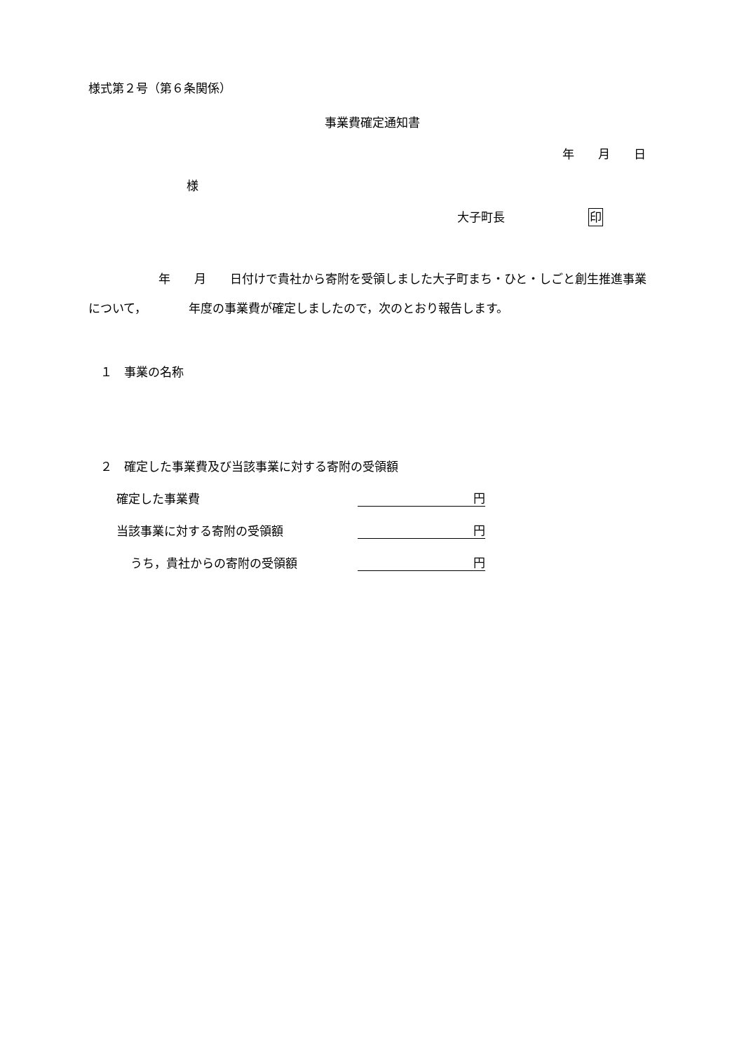様式第２号（第６条関係）
事業費確定通知書
年　　月　　日
様
大子町長　　　　　　　印
年　　月　　日付けで貴社から寄附を受領しました大子町まち・ひと・しごと創生推進事業について，　　　　年度の事業費が確定しましたので，次のとおり報告します。
　１　事業の名称
　２　確定した事業費及び当該事業に対する寄附の受領額
確定した事業費 円
当該事業に対する寄附の受領額 円
うち，貴社からの寄附の受領額 円